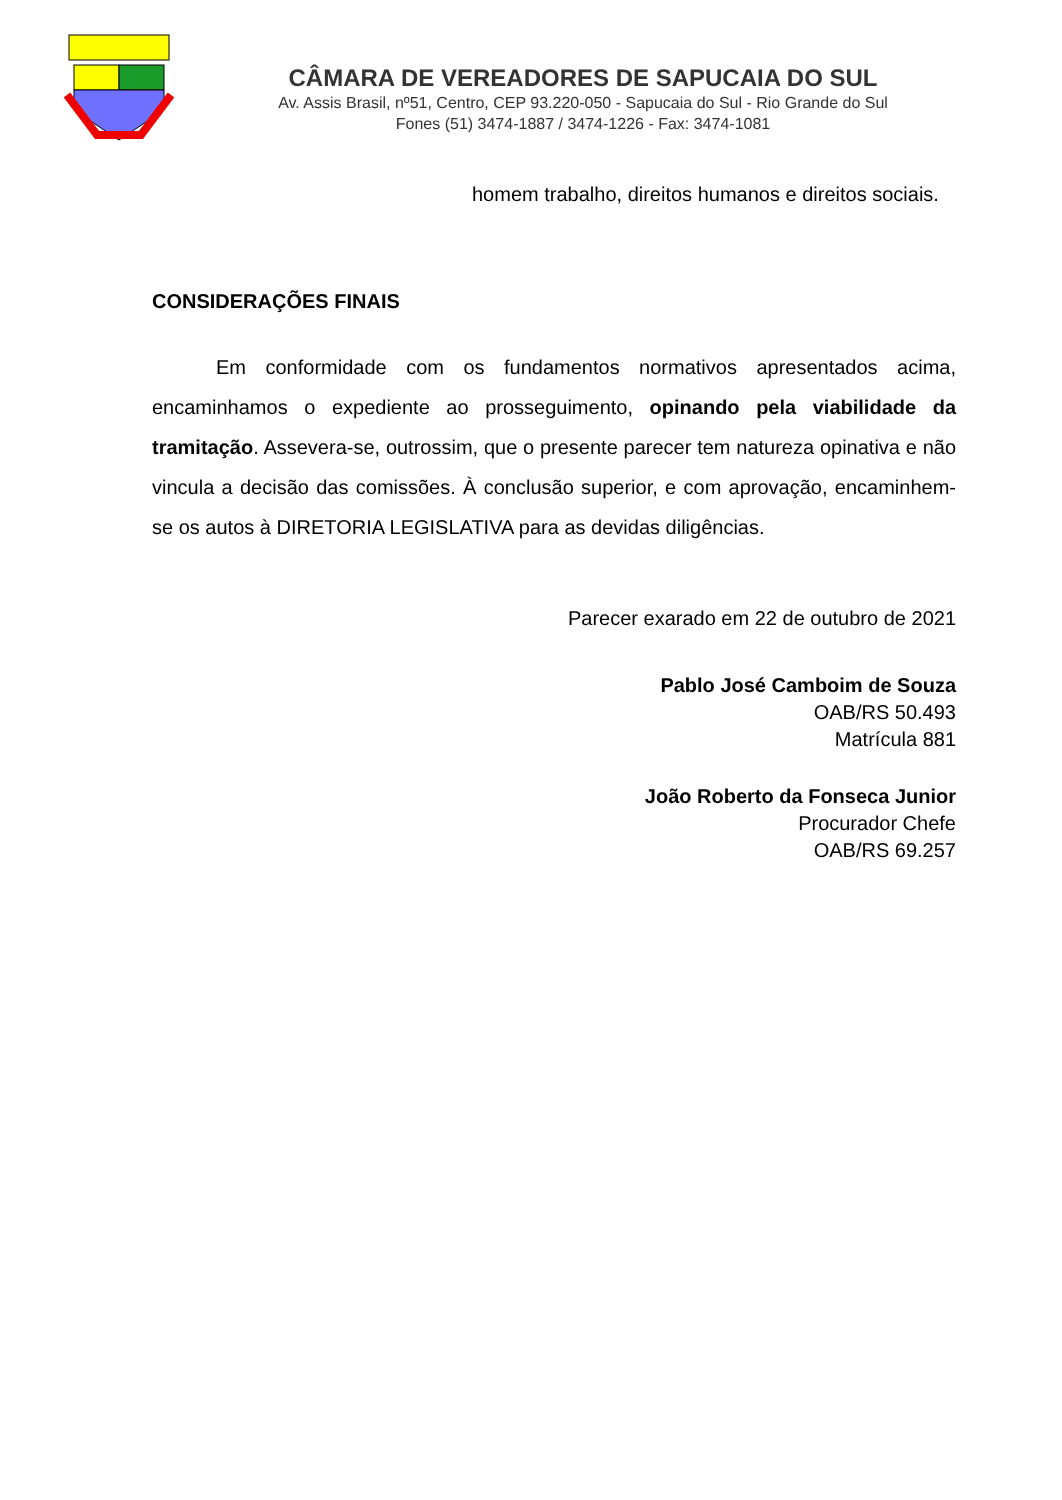CÂMARA DE VEREADORES DE SAPUCAIA DO SUL
Av. Assis Brasil, nº51, Centro, CEP 93.220-050 - Sapucaia do Sul - Rio Grande do Sul
Fones (51) 3474-1887 / 3474-1226 - Fax: 3474-1081
homem trabalho, direitos humanos e direitos sociais.
CONSIDERAÇÕES FINAIS
Em conformidade com os fundamentos normativos apresentados acima, encaminhamos o expediente ao prosseguimento, opinando pela viabilidade da tramitação. Assevera-se, outrossim, que o presente parecer tem natureza opinativa e não vincula a decisão das comissões. À conclusão superior, e com aprovação, encaminhem-se os autos à DIRETORIA LEGISLATIVA para as devidas diligências.
Parecer exarado em 22 de outubro de 2021
Pablo José Camboim de Souza
OAB/RS 50.493
Matrícula 881
João Roberto da Fonseca Junior
Procurador Chefe
OAB/RS 69.257